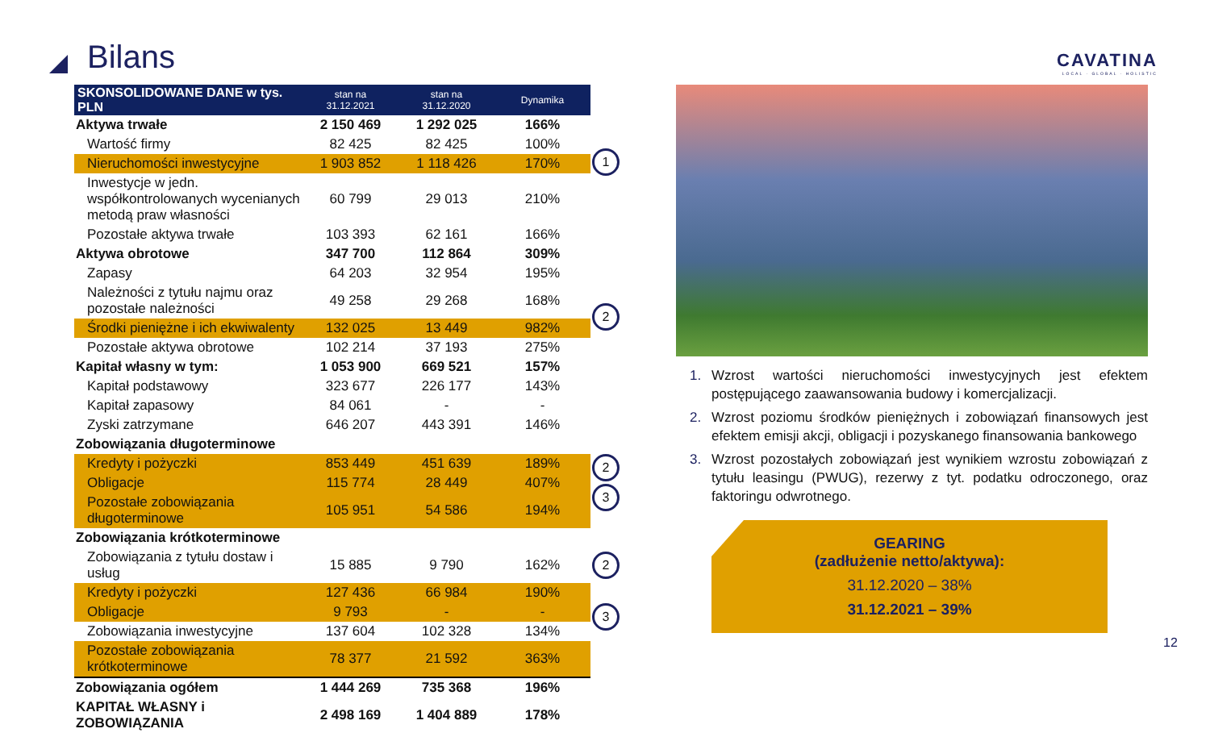Bilans
CAVATINA
LOCAL · GLOBAL · HOLISTIC
| SKONSOLIDOWANE DANE w tys. PLN | stan na 31.12.2021 | stan na 31.12.2020 | Dynamika |
| --- | --- | --- | --- |
| Aktywa trwałe | 2 150 469 | 1 292 025 | 166% |
| Wartość firmy | 82 425 | 82 425 | 100% |
| Nieruchomości inwestycyjne | 1 903 852 | 1 118 426 | 170% |
| Inwestycje w jedn. współkontrolowanych wycenianych metodą praw własności | 60 799 | 29 013 | 210% |
| Pozostałe aktywa trwałe | 103 393 | 62 161 | 166% |
| Aktywa obrotowe | 347 700 | 112 864 | 309% |
| Zapasy | 64 203 | 32 954 | 195% |
| Należności z tytułu najmu oraz pozostałe należności | 49 258 | 29 268 | 168% |
| Środki pieniężne i ich ekwiwalenty | 132 025 | 13 449 | 982% |
| Pozostałe aktywa obrotowe | 102 214 | 37 193 | 275% |
| Kapitał własny w tym: | 1 053 900 | 669 521 | 157% |
| Kapitał podstawowy | 323 677 | 226 177 | 143% |
| Kapitał zapasowy | 84 061 | - | - |
| Zyski zatrzymane | 646 207 | 443 391 | 146% |
| Zobowiązania długoterminowe | | | |
| Kredyty i pożyczki | 853 449 | 451 639 | 189% |
| Obligacje | 115 774 | 28 449 | 407% |
| Pozostałe zobowiązania długoterminowe | 105 951 | 54 586 | 194% |
| Zobowiązania krótkoterminowe | | | |
| Zobowiązania z tytułu dostaw i usług | 15 885 | 9 790 | 162% |
| Kredyty i pożyczki | 127 436 | 66 984 | 190% |
| Obligacje | 9 793 | - | - |
| Zobowiązania inwestycyjne | 137 604 | 102 328 | 134% |
| Pozostałe zobowiązania krótkoterminowe | 78 377 | 21 592 | 363% |
| Zobowiązania ogółem | 1 444 269 | 735 368 | 196% |
| KAPITAŁ WŁASNY i ZOBOWIĄZANIA | 2 498 169 | 1 404 889 | 178% |
1
2
2
3
2
3
Wzrost wartości nieruchomości inwestycyjnych jest efektem postępującego zaawansowania budowy i komercjalizacji.
Wzrost poziomu środków pieniężnych i zobowiązań finansowych jest efektem emisji akcji, obligacji i pozyskanego finansowania bankowego
Wzrost pozostałych zobowiązań jest wynikiem wzrostu zobowiązań z tytułu leasingu (PWUG), rezerwy z tyt. podatku odroczonego, oraz faktoringu odwrotnego.
GEARING
(zadłużenie netto/aktywa):
31.12.2020 – 38%
31.12.2021 – 39%
12